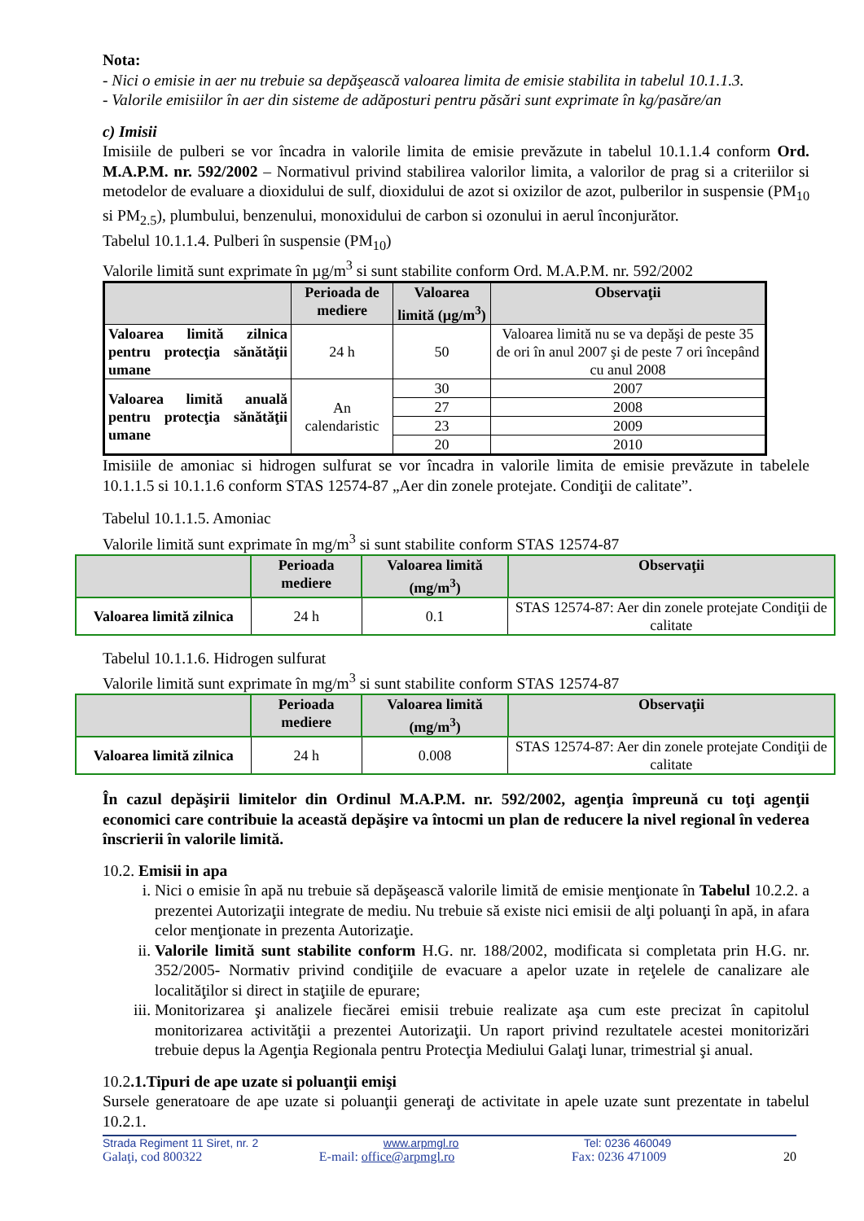Nota:
- Nici o emisie in aer nu trebuie sa depăşească valoarea limita de emisie stabilita in tabelul 10.1.1.3.
- Valorile emisiilor în aer din sisteme de adăposturi pentru păsări sunt exprimate în kg/pasăre/an
c) Imisii
Imisiile de pulberi se vor încadra in valorile limita de emisie prevăzute in tabelul 10.1.1.4 conform Ord. M.A.P.M. nr. 592/2002 – Normativul privind stabilirea valorilor limita, a valorilor de prag si a criteriilor si metodelor de evaluare a dioxidului de sulf, dioxidului de azot si oxizilor de azot, pulberilor in suspensie (PM<sub>10</sub> si PM<sub>2.5</sub>), plumbului, benzenului, monoxidului de carbon si ozonului in aerul înconjurător.
Tabelul 10.1.1.4. Pulberi în suspensie (PM<sub>10</sub>)
Valorile limită sunt exprimate în µg/m<sup>3</sup> si sunt stabilite conform Ord. M.A.P.M. nr. 592/2002
| | Perioada de mediere | Valoarea limită (µg/m<sup>3</sup>) | Observaţii |
| --- | --- | --- | --- |
| Valoarea limită zilnica pentru protecţia sănătăţii umane | 24 h | 50 | Valoarea limită nu se va depăşi de peste 35 de ori în anul 2007 şi de peste 7 ori începând cu anul 2008 |
| Valoarea limită anuală pentru protecţia sănătăţii umane | An calendaristic | 30 | 2007 |
| | | 27 | 2008 |
| | | 23 | 2009 |
| | | 20 | 2010 |
Imisiile de amoniac si hidrogen sulfurat se vor încadra in valorile limita de emisie prevăzute in tabelele 10.1.1.5 si 10.1.1.6 conform STAS 12574-87 „Aer din zonele protejate. Condiţii de calitate”.
Tabelul 10.1.1.5. Amoniac
Valorile limită sunt exprimate în mg/m<sup>3</sup> si sunt stabilite conform STAS 12574-87
| | Perioada mediere | Valoarea limită (mg/m<sup>3</sup>) | Observaţii |
| --- | --- | --- | --- |
| Valoarea limită zilnica | 24 h | 0.1 | STAS 12574-87: Aer din zonele protejate Condiţii de calitate |
Tabelul 10.1.1.6. Hidrogen sulfurat
Valorile limită sunt exprimate în mg/m<sup>3</sup> si sunt stabilite conform STAS 12574-87
| | Perioada mediere | Valoarea limită (mg/m<sup>3</sup>) | Observaţii |
| --- | --- | --- | --- |
| Valoarea limită zilnica | 24 h | 0.008 | STAS 12574-87: Aer din zonele protejate Condiţii de calitate |
În cazul depăşirii limitelor din Ordinul M.A.P.M. nr. 592/2002, agenţia împreună cu toţi agenţii economici care contribuie la această depăşire va întocmi un plan de reducere la nivel regional în vederea înscrierii în valorile limită.
10.2. Emisii in apa
i. Nici o emisie în apă nu trebuie să depăşească valorile limită de emisie menţionate în Tabelul 10.2.2. a prezentei Autorizaţii integrate de mediu. Nu trebuie să existe nici emisii de alţi poluanţi în apă, in afara celor menţionate in prezenta Autorizaţie.
ii. Valorile limită sunt stabilite conform H.G. nr. 188/2002, modificata si completata prin H.G. nr. 352/2005- Normativ privind condiţiile de evacuare a apelor uzate in reţelele de canalizare ale localităţilor si direct in staţiile de epurare;
iii. Monitorizarea şi analizele fiecărei emisii trebuie realizate aşa cum este precizat în capitolul monitorizarea activităţii a prezentei Autorizaţii. Un raport privind rezultatele acestei monitorizări trebuie depus la Agenţia Regionala pentru Protecţia Mediului Galaţi lunar, trimestrial şi anual.
10.2.1.Tipuri de ape uzate si poluanţii emişi
Sursele generatoare de ape uzate si poluanţii generaţi de activitate in apele uzate sunt prezentate in tabelul 10.2.1.
Strada Regiment 11 Siret, nr. 2 www.arpmgl.ro Tel: 0236 460049
Galaţi, cod 800322 E-mail: office@arpmgl.ro Fax: 0236 471009 20